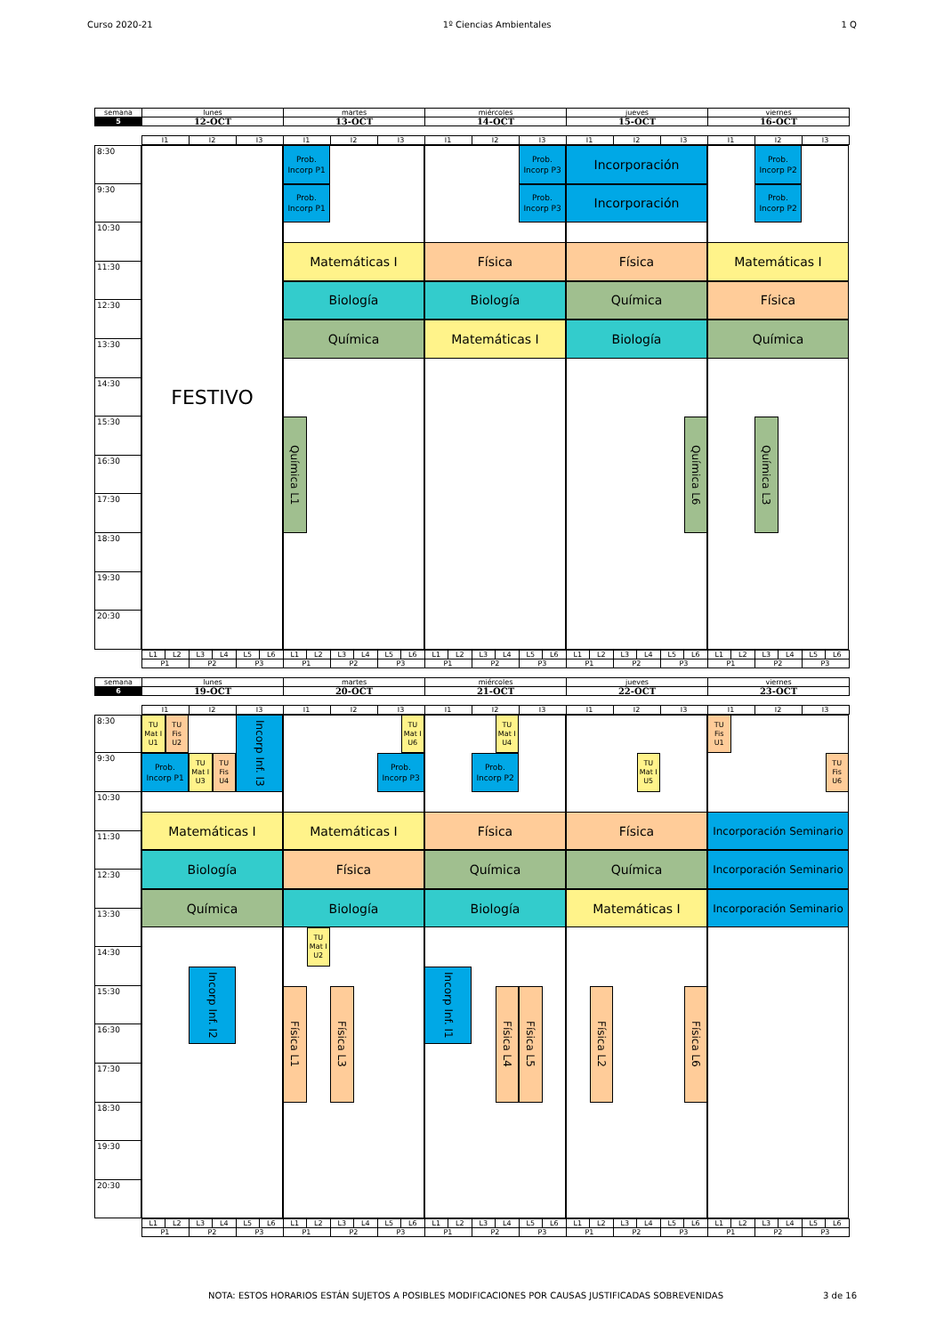Curso 2020-21 1º Ciencias Ambientales 1 Q
| semana | lunes | martes | miércoles | jueves | viernes |
| 5 | 12-OCT | 13-OCT | 14-OCT | 15-OCT | 16-OCT |
| | I1 | I2 | I3 | I1 | I2 | I3 | I1 | I2 | I3 | I1 | I2 | I3 | I1 | I2 | I3 |
8:30
9:30
10:30
11:30
12:30
13:30
14:30
15:30
16:30
17:30
18:30
19:30
20:30
FESTIVO
Prob.
Incorp P1
Prob.
Incorp P3
Incorporación
Prob.
Incorp P2
Prob.
Incorp P1
Prob.
Incorp P3
Incorporación
Prob.
Incorp P2
Matemáticas I
Física
Física
Matemáticas I
Biología
Biología
Química
Física
Química
Matemáticas I
Biología
Química
Química L1
Química L6
Química L3
| | L1 | L2 | L3 | L4 | L5 | L6 | L1 | L2 | L3 | L4 | L5 | L6 | L1 | L2 | L3 | L4 | L5 | L6 | L1 | L2 | L3 | L4 | L5 | L6 | L1 | L2 | L3 | L4 | L5 | L6 |
| | P1 | | P2 | | P3 | | P1 | | P2 | | P3 | | P1 | | P2 | | P3 | | P1 | | P2 | | P3 | | P1 | | P2 | | P3 | |
| semana | lunes | martes | miércoles | jueves | viernes |
| 6 | 19-OCT | 20-OCT | 21-OCT | 22-OCT | 23-OCT |
| | I1 | I2 | I3 | I1 | I2 | I3 | I1 | I2 | I3 | I1 | I2 | I3 | I1 | I2 | I3 |
8:30
9:30
10:30
11:30
12:30
13:30
14:30
15:30
16:30
17:30
18:30
19:30
20:30
TU
Mat I
U1
TU
Fis
U2
Incorp Inf. I3
TU
Mat I
U6
TU
Mat I
U4
TU
Fis
U1
Prob.
Incorp P1
TU
Mat I
U3
TU
Fis
U4
Prob.
Incorp P3
Prob.
Incorp P2
TU
Mat I
U5
TU
Fis
U6
Matemáticas I
Matemáticas I
Física
Física
Incorporación Seminario
Biología
Física
Química
Química
Incorporación Seminario
Química
Biología
Biología
Matemáticas I
Incorporación Seminario
TU
Mat I
U2
Incorp Inf. I2
Incorp Inf. I1
Física L1
Física L3
Física L4
Física L5
Física L2
Física L6
| | L1 | L2 | L3 | L4 | L5 | L6 | L1 | L2 | L3 | L4 | L5 | L6 | L1 | L2 | L3 | L4 | L5 | L6 | L1 | L2 | L3 | L4 | L5 | L6 | L1 | L2 | L3 | L4 | L5 | L6 |
| | P1 | | P2 | | P3 | | P1 | | P2 | | P3 | | P1 | | P2 | | P3 | | P1 | | P2 | | P3 | | P1 | | P2 | | P3 | |
NOTA: ESTOS HORARIOS ESTÁN SUJETOS A POSIBLES MODIFICACIONES POR CAUSAS JUSTIFICADAS SOBREVENIDAS 3 de 16